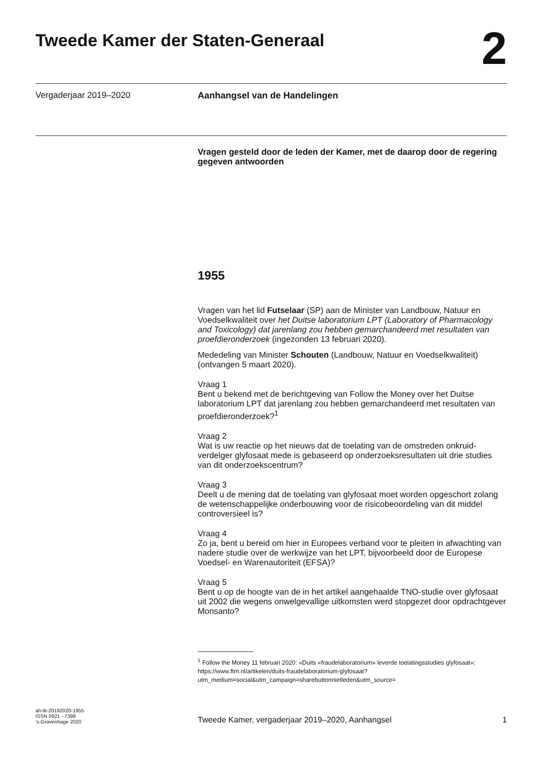Tweede Kamer der Staten-Generaal
2
Vergaderjaar 2019–2020 Aanhangsel van de Handelingen
Vragen gesteld door de leden der Kamer, met de daarop door de regering gegeven antwoorden
1955
Vragen van het lid Futselaar (SP) aan de Minister van Landbouw, Natuur en Voedselkwaliteit over het Duitse laboratorium LPT (Laboratory of Pharmacology and Toxicology) dat jarenlang zou hebben gemarchandeerd met resultaten van proefdieronderzoek (ingezonden 13 februari 2020).
Mededeling van Minister Schouten (Landbouw, Natuur en Voedselkwaliteit) (ontvangen 5 maart 2020).
Vraag 1
Bent u bekend met de berichtgeving van Follow the Money over het Duitse laboratorium LPT dat jarenlang zou hebben gemarchandeerd met resultaten van proefdieronderzoek?<sup>1</sup>
Vraag 2
Wat is uw reactie op het nieuws dat de toelating van de omstreden onkruid-verdelger glyfosaat mede is gebaseerd op onderzoeksresultaten uit drie studies van dit onderzoekscentrum?
Vraag 3
Deelt u de mening dat de toelating van glyfosaat moet worden opgeschort zolang de wetenschappelijke onderbouwing voor de risicobeoordeling van dit middel controversieel is?
Vraag 4
Zo ja, bent u bereid om hier in Europees verband voor te pleiten in afwachting van nadere studie over de werkwijze van het LPT, bijvoorbeeld door de Europese Voedsel- en Warenautoriteit (EFSA)?
Vraag 5
Bent u op de hoogte van de in het artikel aangehaalde TNO-studie over glyfosaat uit 2002 die wegens onwelgevallige uitkomsten werd stopgezet door opdrachtgever Monsanto?
<sup>1</sup> Follow the Money 11 februari 2020: «Duits «fraudelaboratorium» leverde toelatingsstudies glyfosaat»; https://www.ftm.nl/artikelen/duits-fraudelaboratorium-glyfosaat?utm_medium=social&utm_campaign=sharebuttonnietleden&utm_source=
ah-tk-20192020-1955
ISSN 0921 - 7398
’s-Gravenhage 2020
Tweede Kamer, vergaderjaar 2019–2020, Aanhangsel
1